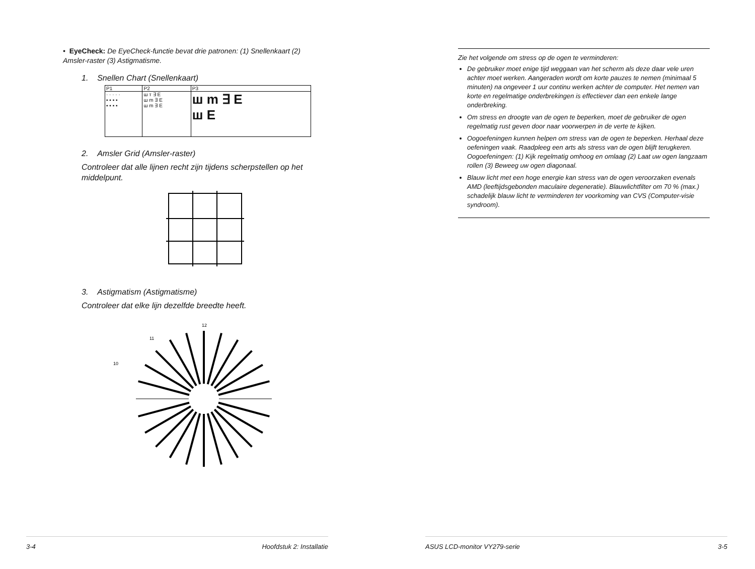• EyeCheck: De EyeCheck-functie bevat drie patronen: (1) Snellenkaart (2) Amsler-raster (3) Astigmatisme.
1. Snellen Chart (Snellenkaart)
| P1 | P2 | P3 |
| · · · · · ▪ ▪ ▪ ▪ ▪ ▪ ▪ ▪ | ш т ∃ E ш m ∃ E ш m ∃ E | ш m ∃ E ш E |
2. Amsler Grid (Amsler-raster)
Controleer dat alle lijnen recht zijn tijdens scherpstellen op het middelpunt.
3. Astigmatism (Astigmatisme)
Controleer dat elke lijn dezelfde breedte heeft.
12
11
10
3-4 Hoofdstuk 2: Installatie
Zie het volgende om stress op de ogen te verminderen:
De gebruiker moet enige tijd weggaan van het scherm als deze daar vele uren achter moet werken. Aangeraden wordt om korte pauzes te nemen (minimaal 5 minuten) na ongeveer 1 uur continu werken achter de computer. Het nemen van korte en regelmatige onderbrekingen is effectiever dan een enkele lange onderbreking.
Om stress en droogte van de ogen te beperken, moet de gebruiker de ogen regelmatig rust geven door naar voorwerpen in de verte te kijken.
Oogoefeningen kunnen helpen om stress van de ogen te beperken. Herhaal deze oefeningen vaak. Raadpleeg een arts als stress van de ogen blijft terugkeren. Oogoefeningen: (1) Kijk regelmatig omhoog en omlaag (2) Laat uw ogen langzaam rollen (3) Beweeg uw ogen diagonaal.
Blauw licht met een hoge energie kan stress van de ogen veroorzaken evenals AMD (leeftijdsgebonden maculaire degeneratie). Blauwlichtfilter om 70 % (max.) schadelijk blauw licht te verminderen ter voorkoming van CVS (Computer-visie syndroom).
ASUS LCD-monitor VY279-serie 3-5